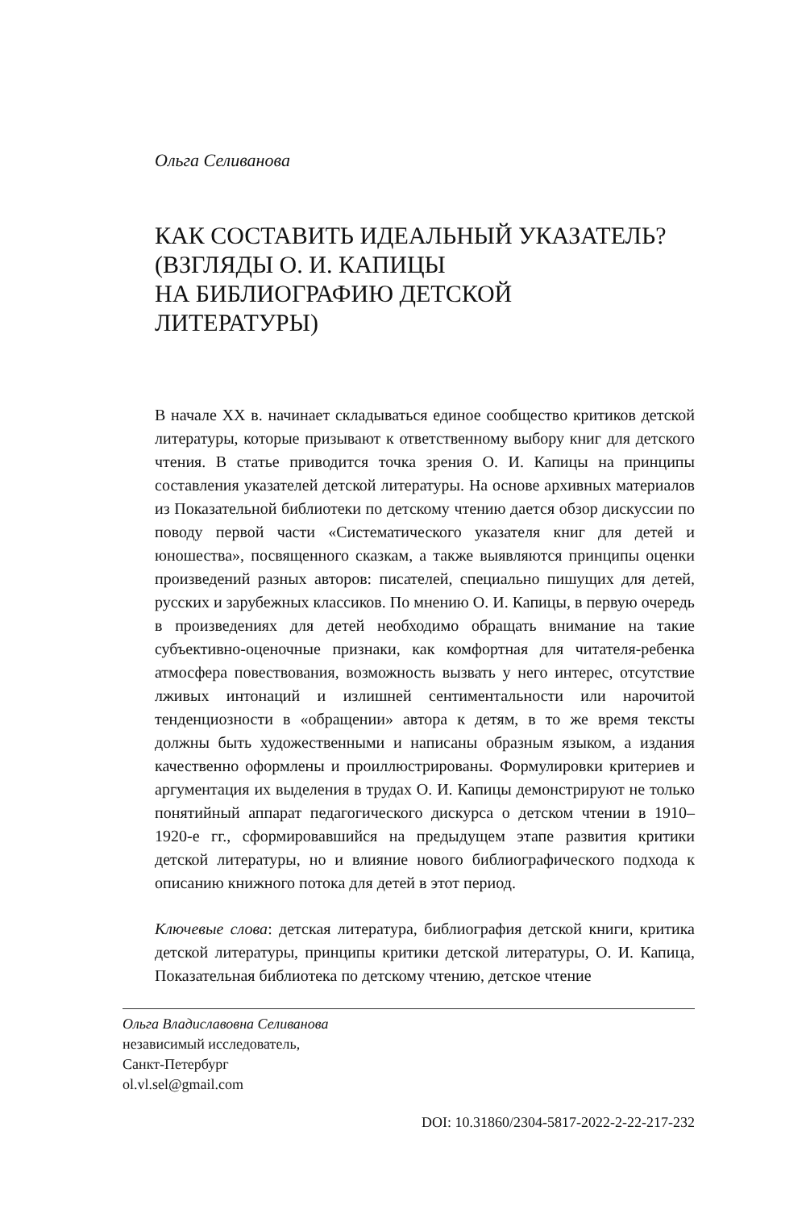Ольга Селиванова
КАК СОСТАВИТЬ ИДЕАЛЬНЫЙ УКАЗАТЕЛЬ?
(ВЗГЛЯДЫ О. И. КАПИЦЫ
НА БИБЛИОГРАФИЮ ДЕТСКОЙ
ЛИТЕРАТУРЫ)
В начале XX в. начинает складываться единое сообщество критиков детской литературы, которые призывают к ответственному выбору книг для детского чтения. В статье приводится точка зрения О. И. Капицы на принципы составления указателей детской литературы. На основе архивных материалов из Показательной библиотеки по детскому чтению дается обзор дискуссии по поводу первой части «Систематического указателя книг для детей и юношества», посвященного сказкам, а также выявляются принципы оценки произведений разных авторов: писателей, специально пишущих для детей, русских и зарубежных классиков. По мнению О. И. Капицы, в первую очередь в произведениях для детей необходимо обращать внимание на такие субъективно-оценочные признаки, как комфортная для читателя-ребенка атмосфера повествования, возможность вызвать у него интерес, отсутствие лживых интонаций и излишней сентиментальности или нарочитой тенденциозности в «обращении» автора к детям, в то же время тексты должны быть художественными и написаны образным языком, а издания качественно оформлены и проиллюстрированы. Формулировки критериев и аргументация их выделения в трудах О. И. Капицы демонстрируют не только понятийный аппарат педагогического дискурса о детском чтении в 1910–1920-е гг., сформировавшийся на предыдущем этапе развития критики детской литературы, но и влияние нового библиографического подхода к описанию книжного потока для детей в этот период.
Ключевые слова: детская литература, библиография детской книги, критика детской литературы, принципы критики детской литературы, О. И. Капица, Показательная библиотека по детскому чтению, детское чтение
Ольга Владиславовна Селиванова
независимый исследователь,
Санкт-Петербург
ol.vl.sel@gmail.com
DOI: 10.31860/2304-5817-2022-2-22-217-232